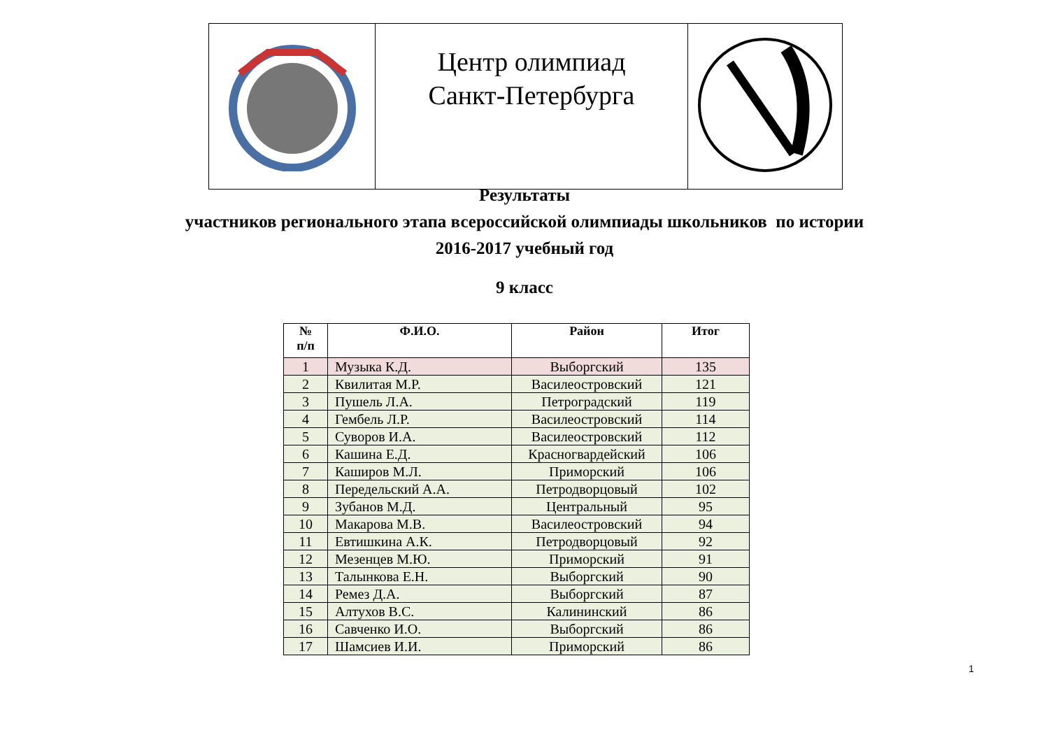| | Центр олимпиад Санкт-Петербурга | |
Результаты
участников регионального этапа всероссийской олимпиады школьников по истории
2016-2017 учебный год
9 класс
| № п/п | Ф.И.О. | Район | Итог |
| --- | --- | --- | --- |
| 1 | Музыка К.Д. | Выборгский | 135 |
| 2 | Квилитая М.Р. | Василеостровский | 121 |
| 3 | Пушель Л.А. | Петроградский | 119 |
| 4 | Гембель Л.Р. | Василеостровский | 114 |
| 5 | Суворов И.А. | Василеостровский | 112 |
| 6 | Кашина Е.Д. | Красногвардейский | 106 |
| 7 | Каширов М.Л. | Приморский | 106 |
| 8 | Передельский А.А. | Петродворцовый | 102 |
| 9 | Зубанов М.Д. | Центральный | 95 |
| 10 | Макарова М.В. | Василеостровский | 94 |
| 11 | Евтишкина А.К. | Петродворцовый | 92 |
| 12 | Мезенцев М.Ю. | Приморский | 91 |
| 13 | Талынкова Е.Н. | Выборгский | 90 |
| 14 | Ремез Д.А. | Выборгский | 87 |
| 15 | Алтухов В.С. | Калининский | 86 |
| 16 | Савченко И.О. | Выборгский | 86 |
| 17 | Шамсиев И.И. | Приморский | 86 |
1